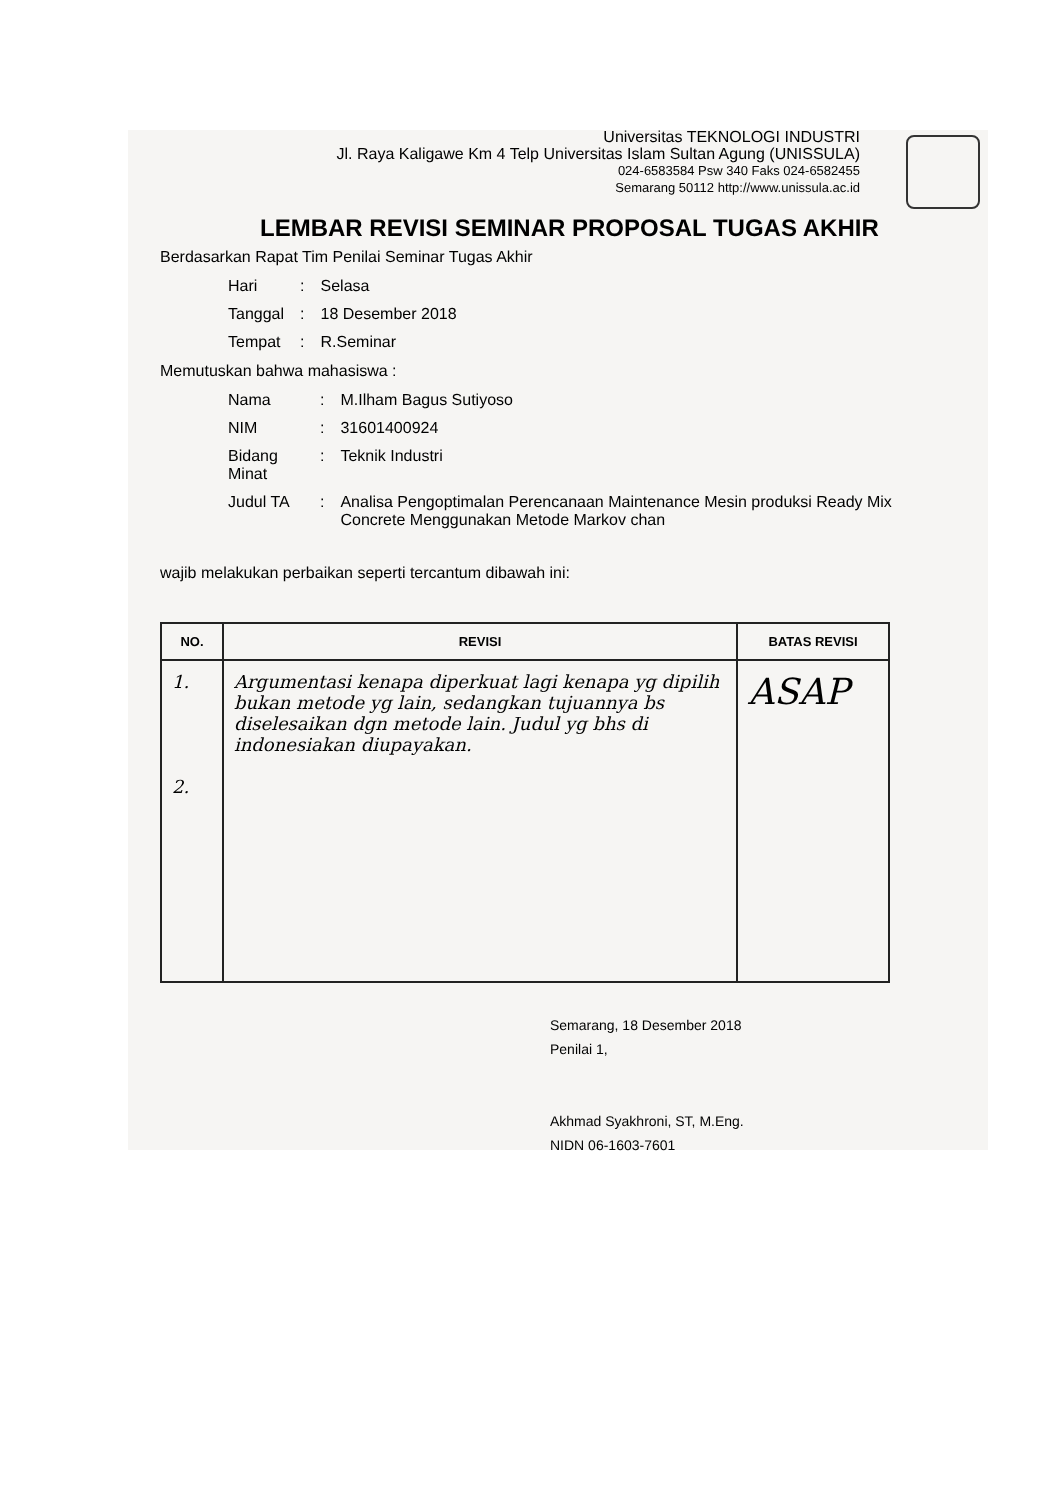Universitas TEKNOLOGI INDUSTRI
Jl. Raya Kaligawe Km 4 Telp Universitas Islam Sultan Agung (UNISSULA)
024-6583584 Psw 340 Faks 024-6582455
Semarang 50112 http://www.unissula.ac.id
LEMBAR REVISI SEMINAR PROPOSAL TUGAS AKHIR
Berdasarkan Rapat Tim Penilai Seminar Tugas Akhir
| Hari | : | Selasa |
| Tanggal | : | 18 Desember 2018 |
| Tempat | : | R.Seminar |
Memutuskan bahwa mahasiswa :
| Nama | : | M.Ilham Bagus Sutiyoso |
| NIM | : | 31601400924 |
| Bidang Minat | : | Teknik Industri |
| Judul TA | : | Analisa Pengoptimalan Perencanaan Maintenance Mesin produksi Ready Mix Concrete Menggunakan Metode Markov chan |
wajib melakukan perbaikan seperti tercantum dibawah ini:
| NO. | REVISI | BATAS REVISI |
| --- | --- | --- |
| 1. 2. | Argumentasi kenapa diperkuat lagi kenapa yg dipilih bukan metode yg lain, sedangkan tujuannya bs diselesaikan dgn metode lain. Judul yg bhs di indonesiakan diupayakan. | ASAP |
Semarang, 18 Desember 2018
Penilai 1,
Akhmad Syakhroni, ST, M.Eng.
NIDN 06-1603-7601